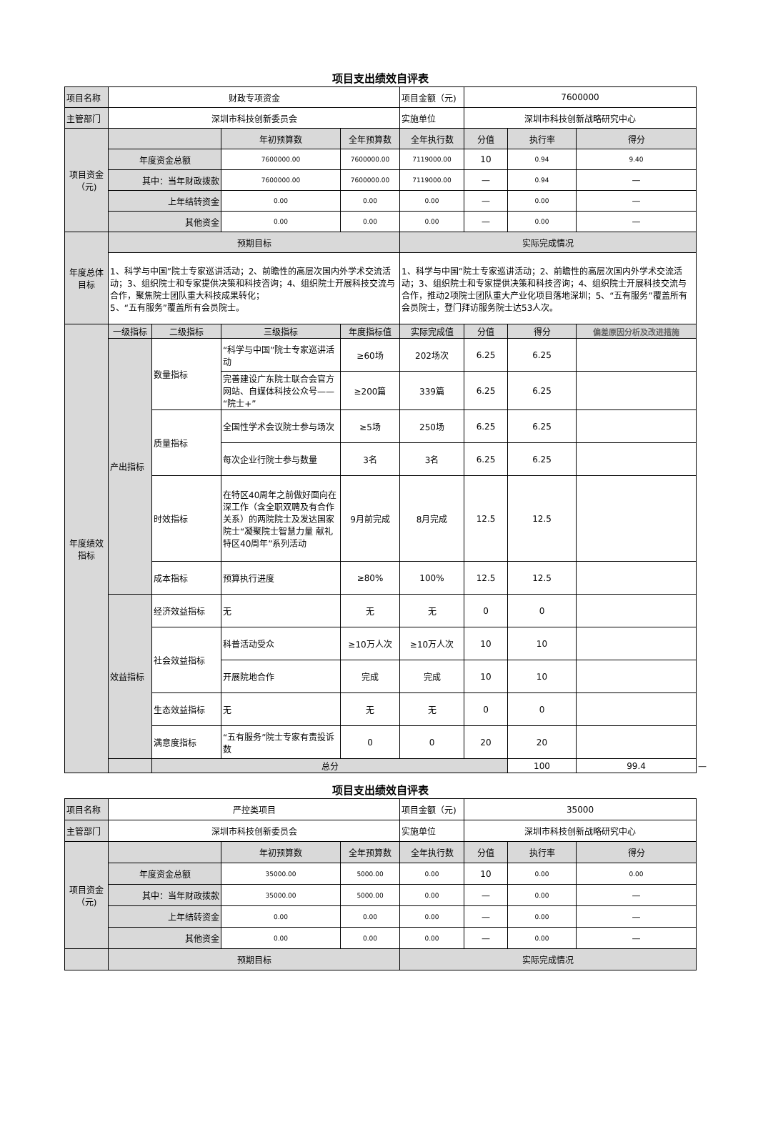项目支出绩效自评表
| 项目名称 | 财政专项资金 | | | | 项目金额（元) | 7600000 | | | |
| 主管部门 | 深圳市科技创新委员会 | | | | 实施单位 | 深圳市科技创新战略研究中心 | | | |
| 项目资金（元) | | | 年初预算数 | 全年预算数 | 全年执行数 | 分值 | 执行率 | 得分 | |
| | 年度资金总额 | | 7600000.00 | 7600000.00 | 7119000.00 | 10 | 0.94 | 9.40 | |
| | 其中：当年财政拨款 | | 7600000.00 | 7600000.00 | 7119000.00 | — | 0.94 | — | |
| | 上年结转资金 | | 0.00 | 0.00 | 0.00 | — | 0.00 | — | |
| | 其他资金 | | 0.00 | 0.00 | 0.00 | — | 0.00 | — | |
| 年度总体目标 | 预期目标 | | | | 实际完成情况 | | | | |
| | 1、科学与中国”院士专家巡讲活动；2、前瞻性的高层次国内外学术交流活动；3、组织院士和专家提供决策和科技咨询；4、组织院士开展科技交流与合作，聚焦院士团队重大科技成果转化； 5、“五有服务”覆盖所有会员院士。 | | | | 1、科学与中国”院士专家巡讲活动；2、前瞻性的高层次国内外学术交流活动；3、组织院士和专家提供决策和科技咨询；4、组织院士开展科技交流与合作，推动2项院士团队重大产业化项目落地深圳；5、“五有服务”覆盖所有会员院士，登门拜访服务院士达53人次。 | | | | |
| 年度绩效指标 | 一级指标 | 二级指标 | 三级指标 | 年度指标值 | 实际完成值 | 分值 | 得分 | 偏差原因分析及改进措施 | |
| | 产出指标 | 数量指标 | “科学与中国”院士专家巡讲活动 | ≥60场 | 202场次 | 6.25 | 6.25 | | |
| | | | 完善建设广东院士联合会官方网站、自媒体科技公众号——“院士+” | ≥200篇 | 339篇 | 6.25 | 6.25 | | |
| | | 质量指标 | 全国性学术会议院士参与场次 | ≥5场 | 250场 | 6.25 | 6.25 | | |
| | | | 每次企业行院士参与数量 | 3名 | 3名 | 6.25 | 6.25 | | |
| | | 时效指标 | 在特区40周年之前做好面向在深工作（含全职双聘及有合作关系）的两院院士及发达国家院士“凝聚院士智慧力量 献礼特区40周年”系列活动 | 9月前完成 | 8月完成 | 12.5 | 12.5 | | |
| | | 成本指标 | 预算执行进度 | ≥80% | 100% | 12.5 | 12.5 | | |
| | 效益指标 | 经济效益指标 | 无 | 无 | 无 | 0 | 0 | | |
| | | 社会效益指标 | 科普活动受众 | ≥10万人次 | ≥10万人次 | 10 | 10 | | |
| | | | 开展院地合作 | 完成 | 完成 | 10 | 10 | | |
| | | 生态效益指标 | 无 | 无 | 无 | 0 | 0 | | |
| | | 满意度指标 | “五有服务”院士专家有责投诉数 | 0 | 0 | 20 | 20 | | |
| | | 总分 | | | | | 100 | 99.4 | — |
项目支出绩效自评表
| 项目名称 | 严控类项目 | | | 项目金额（元) | 35000 | | |
| 主管部门 | 深圳市科技创新委员会 | | | 实施单位 | 深圳市科技创新战略研究中心 | | |
| 项目资金（元) | | 年初预算数 | 全年预算数 | 全年执行数 | 分值 | 执行率 | 得分 |
| | 年度资金总额 | 35000.00 | 5000.00 | 0.00 | 10 | 0.00 | 0.00 |
| | 其中：当年财政拨款 | 35000.00 | 5000.00 | 0.00 | — | 0.00 | — |
| | 上年结转资金 | 0.00 | 0.00 | 0.00 | — | 0.00 | — |
| | 其他资金 | 0.00 | 0.00 | 0.00 | — | 0.00 | — |
| | 预期目标 | | | 实际完成情况 | | | |